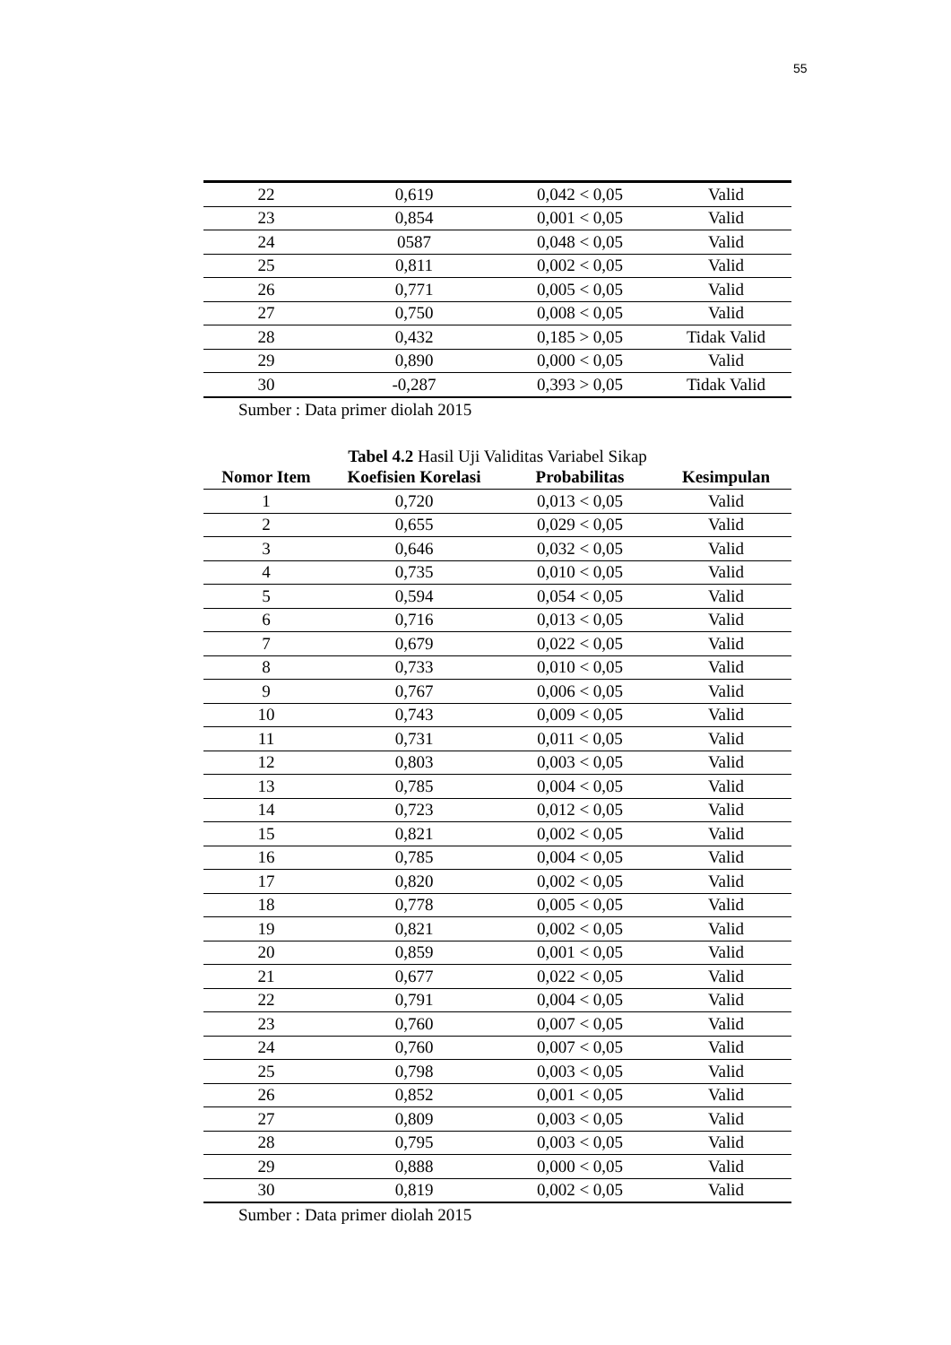55
| 22 | 0,619 | 0,042 < 0,05 | Valid |
| 23 | 0,854 | 0,001 < 0,05 | Valid |
| 24 | 0587 | 0,048 < 0,05 | Valid |
| 25 | 0,811 | 0,002 < 0,05 | Valid |
| 26 | 0,771 | 0,005 < 0,05 | Valid |
| 27 | 0,750 | 0,008 < 0,05 | Valid |
| 28 | 0,432 | 0,185 > 0,05 | Tidak Valid |
| 29 | 0,890 | 0,000 < 0,05 | Valid |
| 30 | -0,287 | 0,393 > 0,05 | Tidak Valid |
Sumber : Data primer diolah 2015
Tabel 4.2 Hasil Uji Validitas Variabel Sikap
| Nomor Item | Koefisien Korelasi | Probabilitas | Kesimpulan |
| --- | --- | --- | --- |
| 1 | 0,720 | 0,013 < 0,05 | Valid |
| 2 | 0,655 | 0,029 < 0,05 | Valid |
| 3 | 0,646 | 0,032 < 0,05 | Valid |
| 4 | 0,735 | 0,010 < 0,05 | Valid |
| 5 | 0,594 | 0,054 < 0,05 | Valid |
| 6 | 0,716 | 0,013 < 0,05 | Valid |
| 7 | 0,679 | 0,022 < 0,05 | Valid |
| 8 | 0,733 | 0,010 < 0,05 | Valid |
| 9 | 0,767 | 0,006 < 0,05 | Valid |
| 10 | 0,743 | 0,009 < 0,05 | Valid |
| 11 | 0,731 | 0,011 < 0,05 | Valid |
| 12 | 0,803 | 0,003 < 0,05 | Valid |
| 13 | 0,785 | 0,004 < 0,05 | Valid |
| 14 | 0,723 | 0,012 < 0,05 | Valid |
| 15 | 0,821 | 0,002 < 0,05 | Valid |
| 16 | 0,785 | 0,004 < 0,05 | Valid |
| 17 | 0,820 | 0,002 < 0,05 | Valid |
| 18 | 0,778 | 0,005 < 0,05 | Valid |
| 19 | 0,821 | 0,002 < 0,05 | Valid |
| 20 | 0,859 | 0,001 < 0,05 | Valid |
| 21 | 0,677 | 0,022 < 0,05 | Valid |
| 22 | 0,791 | 0,004 < 0,05 | Valid |
| 23 | 0,760 | 0,007 < 0,05 | Valid |
| 24 | 0,760 | 0,007 < 0,05 | Valid |
| 25 | 0,798 | 0,003 < 0,05 | Valid |
| 26 | 0,852 | 0,001 < 0,05 | Valid |
| 27 | 0,809 | 0,003 < 0,05 | Valid |
| 28 | 0,795 | 0,003 < 0,05 | Valid |
| 29 | 0,888 | 0,000 < 0,05 | Valid |
| 30 | 0,819 | 0,002 < 0,05 | Valid |
Sumber : Data primer diolah 2015